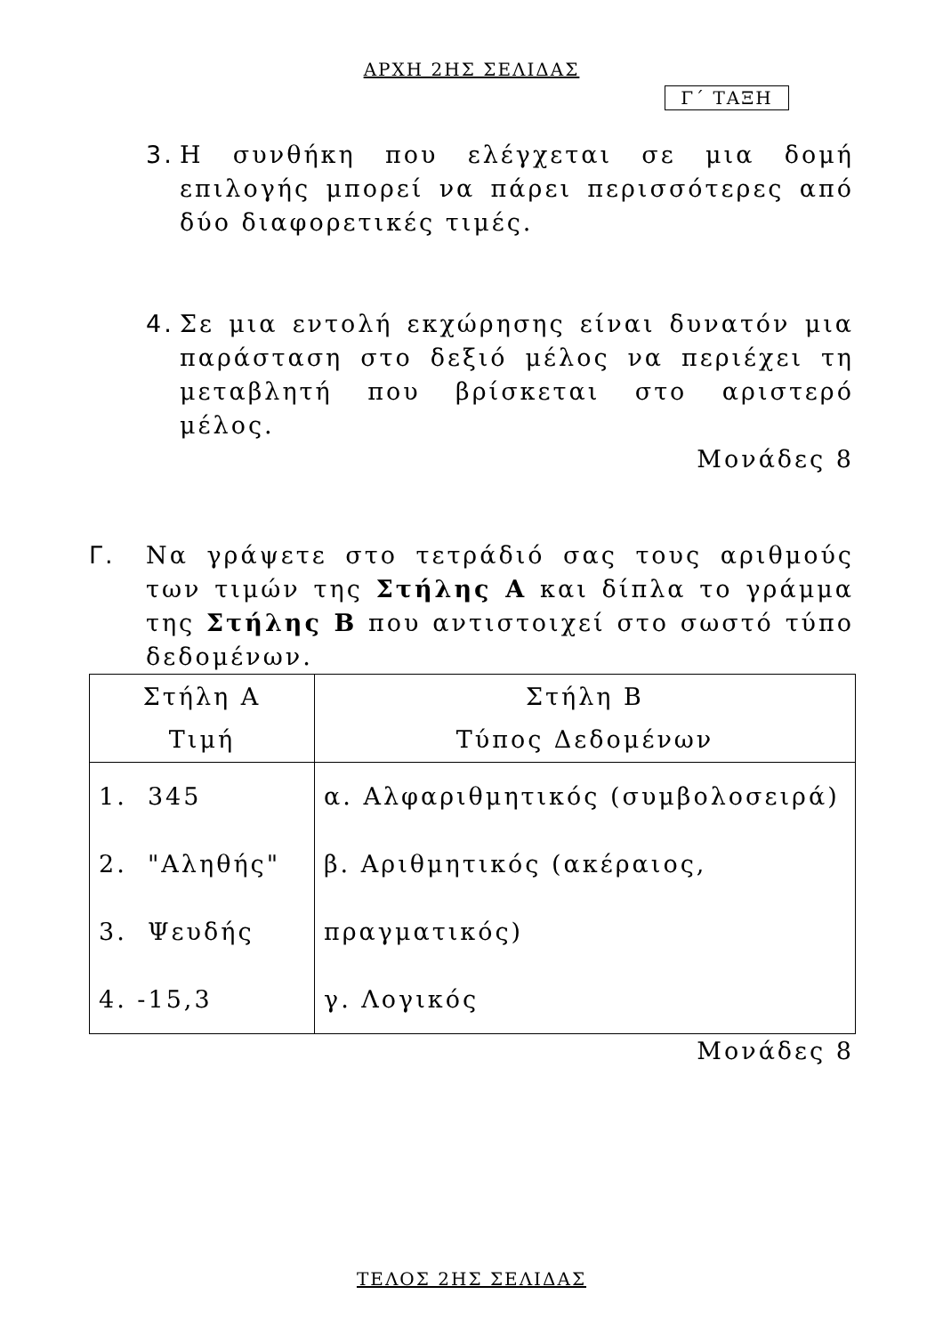ΑΡΧΗ 2ΗΣ ΣΕΛΙΔΑΣ
Γ΄ ΤΑΞΗ
3. Η συνθήκη που ελέγχεται σε μια δομή επιλογής μπορεί να πάρει περισσότερες από δύο διαφορετικές τιμές.
4. Σε μια εντολή εκχώρησης είναι δυνατόν μια παράσταση στο δεξιό μέλος να περιέχει τη μεταβλητή που βρίσκεται στο αριστερό μέλος.
Μονάδες 8
Γ. Να γράψετε στο τετράδιό σας τους αριθμούς των τιμών της Στήλης Α και δίπλα το γράμμα της Στήλης Β που αντιστοιχεί στο σωστό τύπο δεδομένων.
| Στήλη Α Τιμή | Στήλη Β Τύπος Δεδομένων |
| --- | --- |
| 1. 345 2. "Αληθής" 3. Ψευδής 4. -15,3 | α. Αλφαριθμητικός (συμβολοσειρά) β. Αριθμητικός (ακέραιος, πραγματικός) γ. Λογικός |
Μονάδες 8
ΤΕΛΟΣ 2ΗΣ ΣΕΛΙΔΑΣ